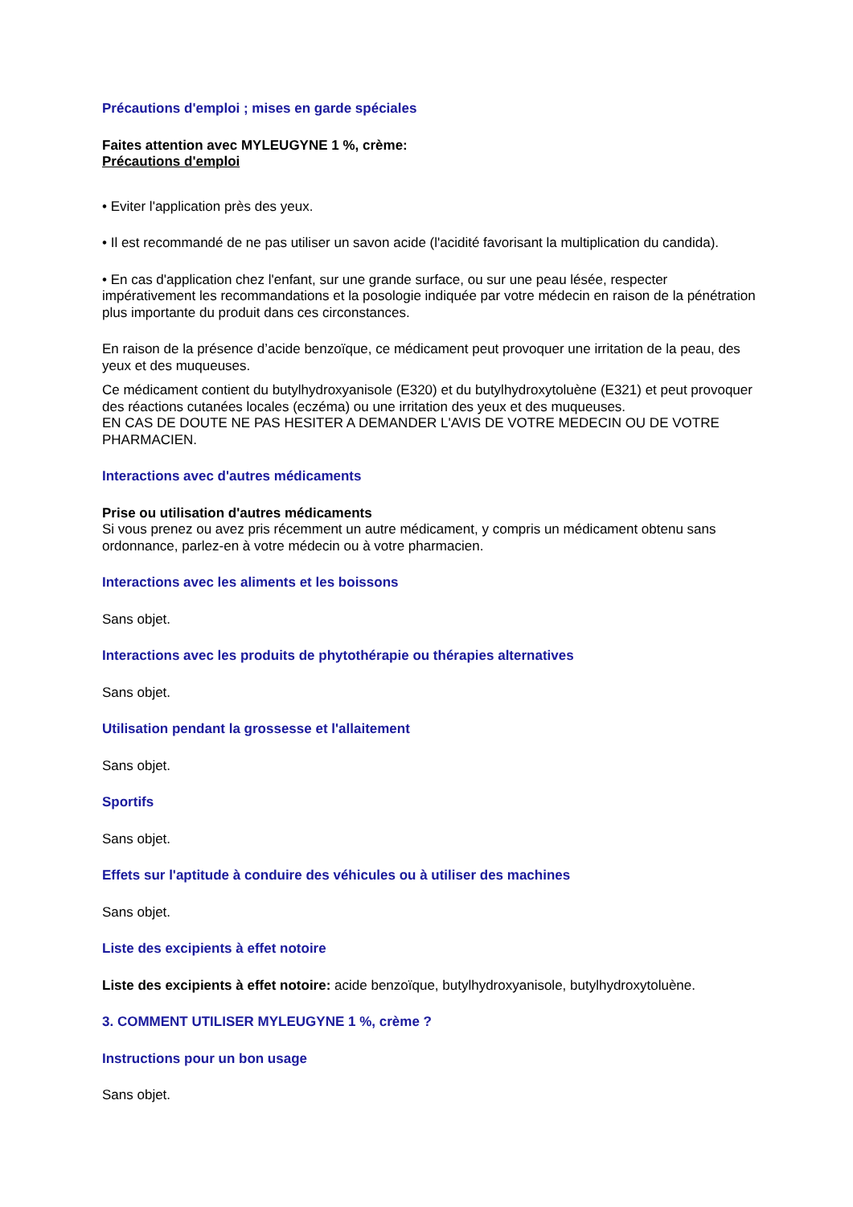Précautions d'emploi ; mises en garde spéciales
Faites attention avec MYLEUGYNE 1 %, crème:
Précautions d'emploi
• Eviter l'application près des yeux.
• Il est recommandé de ne pas utiliser un savon acide (l'acidité favorisant la multiplication du candida).
• En cas d'application chez l'enfant, sur une grande surface, ou sur une peau lésée, respecter impérativement les recommandations et la posologie indiquée par votre médecin en raison de la pénétration plus importante du produit dans ces circonstances.
En raison de la présence d’acide benzoïque, ce médicament peut provoquer une irritation de la peau, des yeux et des muqueuses.
Ce médicament contient du butylhydroxyanisole (E320) et du butylhydroxytoluène (E321) et peut provoquer des réactions cutanées locales (eczéma) ou une irritation des yeux et des muqueuses.
EN CAS DE DOUTE NE PAS HESITER A DEMANDER L'AVIS DE VOTRE MEDECIN OU DE VOTRE PHARMACIEN.
Interactions avec d'autres médicaments
Prise ou utilisation d'autres médicaments
Si vous prenez ou avez pris récemment un autre médicament, y compris un médicament obtenu sans ordonnance, parlez-en à votre médecin ou à votre pharmacien.
Interactions avec les aliments et les boissons
Sans objet.
Interactions avec les produits de phytothérapie ou thérapies alternatives
Sans objet.
Utilisation pendant la grossesse et l'allaitement
Sans objet.
Sportifs
Sans objet.
Effets sur l'aptitude à conduire des véhicules ou à utiliser des machines
Sans objet.
Liste des excipients à effet notoire
Liste des excipients à effet notoire: acide benzoïque, butylhydroxyanisole, butylhydroxytoluène.
3. COMMENT UTILISER MYLEUGYNE 1 %, crème ?
Instructions pour un bon usage
Sans objet.